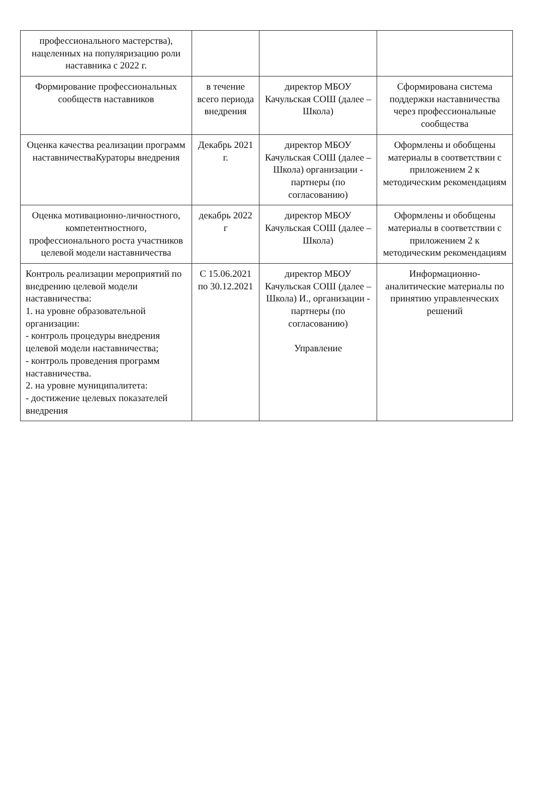| профессионального мастерства), нацеленных на популяризацию роли наставника с 2022 г. | | | |
| Формирование профессиональных сообществ наставников | в течение всего периода внедрения | директор МБОУ Качульская СОШ (далее –Школа) | Сформирована система поддержки наставничества через профессиональные сообщества |
| Оценка качества реализации программ наставничестваКураторы внедрения | Декабрь 2021 г. | директор МБОУ Качульская СОШ (далее –Школа) организации - партнеры (по согласованию) | Оформлены и обобщены материалы в соответствии с приложением 2 к методическим рекомендациям |
| Оценка мотивационно-личностного, компетентностного, профессионального роста участников целевой модели наставничества | декабрь 2022 г | директор МБОУ Качульская СОШ (далее –Школа) | Оформлены и обобщены материалы в соответствии с приложением 2 к методическим рекомендациям |
| Контроль реализации мероприятий по внедрению целевой модели наставничества: 1. на уровне образовательной организации: - контроль процедуры внедрения целевой модели наставничества; - контроль проведения программ наставничества. 2. на уровне муниципалитета: - достижение целевых показателей внедрения | С 15.06.2021 по 30.12.2021 | директор МБОУ Качульская СОШ (далее –Школа) И., организации - партнеры (по согласованию) Управление | Информационно-аналитические материалы по принятию управленческих решений |